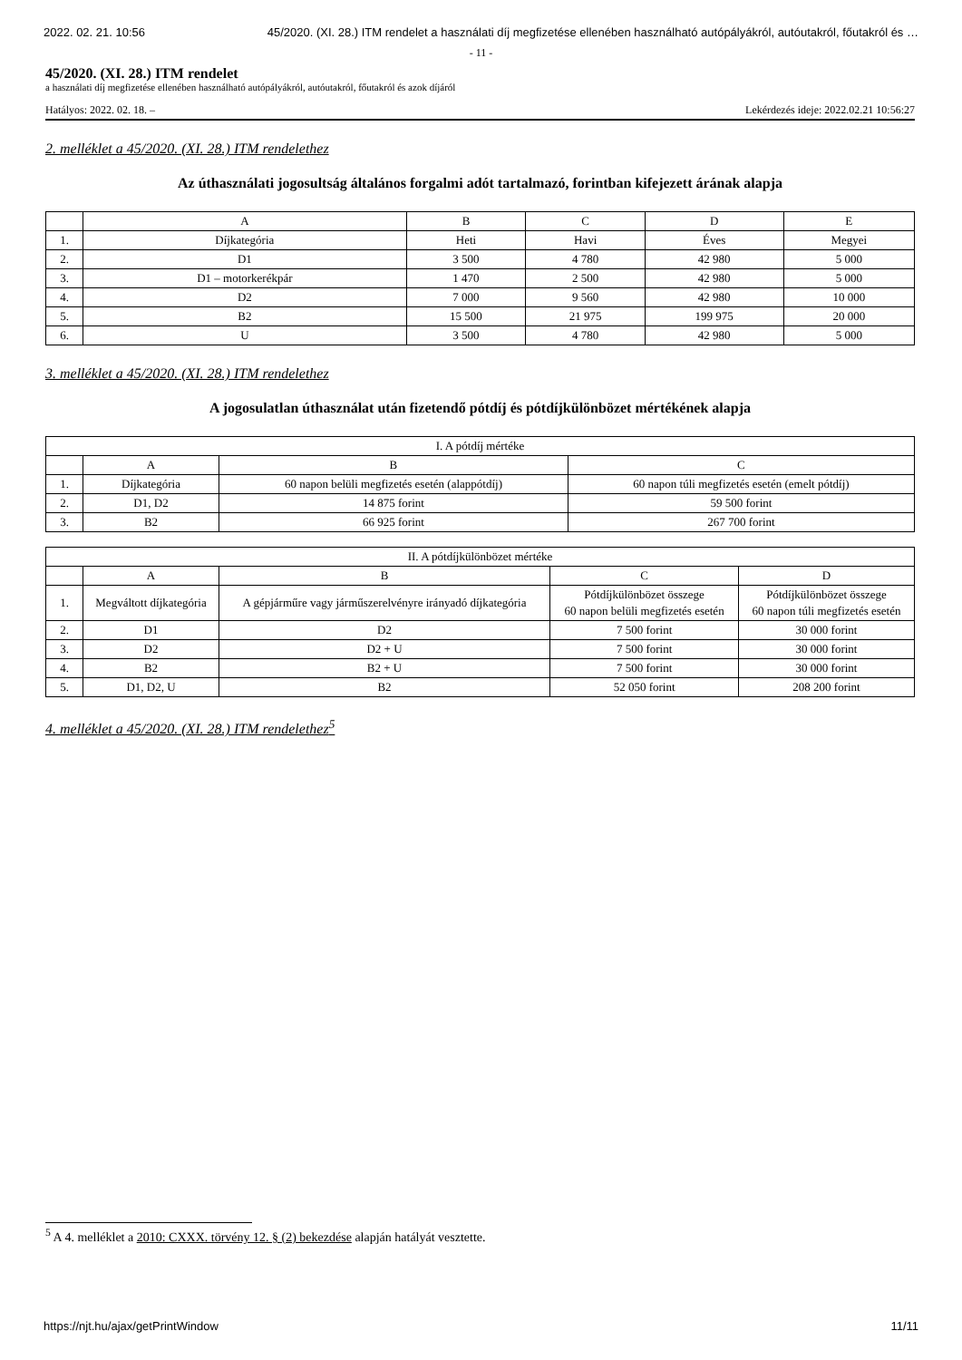2022. 02. 21. 10:56 45/2020. (XI. 28.) ITM rendelet a használati díj megfizetése ellenében használható autópályákról, autóutakról, főutakról és …
- 11 -
45/2020. (XI. 28.) ITM rendelet
a használati díj megfizetése ellenében használható autópályákról, autóutakról, főutakról és azok díjáról
Hatályos: 2022. 02. 18. – Lekérdezés ideje: 2022.02.21 10:56:27
2. melléklet a 45/2020. (XI. 28.) ITM rendelethez
Az úthasználati jogosultság általános forgalmi adót tartalmazó, forintban kifejezett árának alapja
| | A | B | C | D | E |
| --- | --- | --- | --- | --- | --- |
| 1. | Díjkategória | Heti | Havi | Éves | Megyei |
| 2. | D1 | 3 500 | 4 780 | 42 980 | 5 000 |
| 3. | D1 – motorkerékpár | 1 470 | 2 500 | 42 980 | 5 000 |
| 4. | D2 | 7 000 | 9 560 | 42 980 | 10 000 |
| 5. | B2 | 15 500 | 21 975 | 199 975 | 20 000 |
| 6. | U | 3 500 | 4 780 | 42 980 | 5 000 |
3. melléklet a 45/2020. (XI. 28.) ITM rendelethez
A jogosulatlan úthasználat után fizetendő pótdíj és pótdíjkülönbözet mértékének alapja
| I. A pótdíj mértéke | | | |
| --- | --- | --- | --- |
| | A | B | C |
| 1. | Díjkategória | 60 napon belüli megfizetés esetén (alappótdíj) | 60 napon túli megfizetés esetén (emelt pótdíj) |
| 2. | D1, D2 | 14 875 forint | 59 500 forint |
| 3. | B2 | 66 925 forint | 267 700 forint |
| II. A pótdíjkülönbözet mértéke | | | | |
| --- | --- | --- | --- | --- |
| | A | B | C | D |
| 1. | Megváltott díjkategória | A gépjárműre vagy járműszerelvényre irányadó díjkategória | Pótdíjkülönbözet összege 60 napon belüli megfizetés esetén | Pótdíjkülönbözet összege 60 napon túli megfizetés esetén |
| 2. | D1 | D2 | 7 500 forint | 30 000 forint |
| 3. | D2 | D2 + U | 7 500 forint | 30 000 forint |
| 4. | B2 | B2 + U | 7 500 forint | 30 000 forint |
| 5. | D1, D2, U | B2 | 52 050 forint | 208 200 forint |
4. melléklet a 45/2020. (XI. 28.) ITM rendelethez<sup>5</sup>
<sup>5</sup> A 4. melléklet a 2010: CXXX. törvény 12. § (2) bekezdése alapján hatályát vesztette.
https://njt.hu/ajax/getPrintWindow 11/11